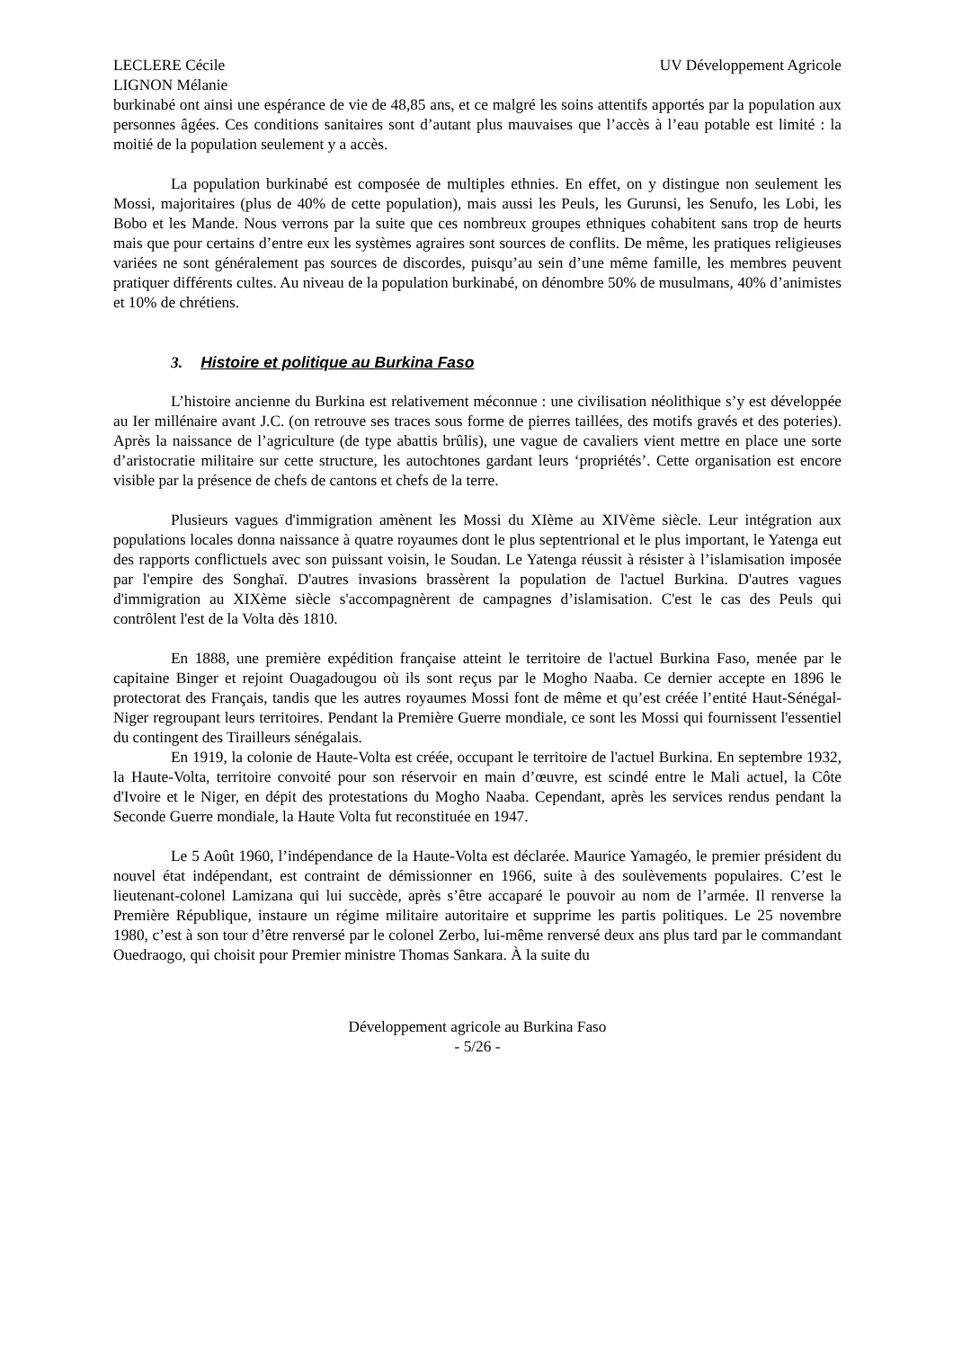LECLERE Cécile
LIGNON Mélanie
UV Développement Agricole
burkinabé ont ainsi une espérance de vie de 48,85 ans, et ce malgré les soins attentifs apportés par la population aux personnes âgées. Ces conditions sanitaires sont d’autant plus mauvaises que l’accès à l’eau potable est limité : la moitié de la population seulement y a accès.
La population burkinabé est composée de multiples ethnies. En effet, on y distingue non seulement les Mossi, majoritaires (plus de 40% de cette population), mais aussi les Peuls, les Gurunsi, les Senufo, les Lobi, les Bobo et les Mande. Nous verrons par la suite que ces nombreux groupes ethniques cohabitent sans trop de heurts mais que pour certains d’entre eux les systèmes agraires sont sources de conflits. De même, les pratiques religieuses variées ne sont généralement pas sources de discordes, puisqu’au sein d’une même famille, les membres peuvent pratiquer différents cultes. Au niveau de la population burkinabé, on dénombre 50% de musulmans, 40% d’animistes et 10% de chrétiens.
3. Histoire et politique au Burkina Faso
L’histoire ancienne du Burkina est relativement méconnue : une civilisation néolithique s’y est développée au Ier millénaire avant J.C. (on retrouve ses traces sous forme de pierres taillées, des motifs gravés et des poteries). Après la naissance de l’agriculture (de type abattis brûlis), une vague de cavaliers vient mettre en place une sorte d’aristocratie militaire sur cette structure, les autochtones gardant leurs ‘propriétés’. Cette organisation est encore visible par la présence de chefs de cantons et chefs de la terre.
Plusieurs vagues d'immigration amènent les Mossi du XIème au XIVème siècle. Leur intégration aux populations locales donna naissance à quatre royaumes dont le plus septentrional et le plus important, le Yatenga eut des rapports conflictuels avec son puissant voisin, le Soudan. Le Yatenga réussit à résister à l’islamisation imposée par l'empire des Songhaï. D'autres invasions brassèrent la population de l'actuel Burkina. D'autres vagues d'immigration au XIXème siècle s'accompagnèrent de campagnes d’islamisation. C'est le cas des Peuls qui contrôlent l'est de la Volta dès 1810.
En 1888, une première expédition française atteint le territoire de l'actuel Burkina Faso, menée par le capitaine Binger et rejoint Ouagadougou où ils sont reçus par le Mogho Naaba. Ce dernier accepte en 1896 le protectorat des Français, tandis que les autres royaumes Mossi font de même et qu’est créée l’entité Haut-Sénégal-Niger regroupant leurs territoires. Pendant la Première Guerre mondiale, ce sont les Mossi qui fournissent l'essentiel du contingent des Tirailleurs sénégalais.
En 1919, la colonie de Haute-Volta est créée, occupant le territoire de l'actuel Burkina. En septembre 1932, la Haute-Volta, territoire convoité pour son réservoir en main d’œuvre, est scindé entre le Mali actuel, la Côte d'Ivoire et le Niger, en dépit des protestations du Mogho Naaba. Cependant, après les services rendus pendant la Seconde Guerre mondiale, la Haute Volta fut reconstituée en 1947.
Le 5 Août 1960, l’indépendance de la Haute-Volta est déclarée. Maurice Yamagéo, le premier président du nouvel état indépendant, est contraint de démissionner en 1966, suite à des soulèvements populaires. C’est le lieutenant-colonel Lamizana qui lui succède, après s’être accaparé le pouvoir au nom de l’armée. Il renverse la Première République, instaure un régime militaire autoritaire et supprime les partis politiques. Le 25 novembre 1980, c’est à son tour d’être renversé par le colonel Zerbo, lui-même renversé deux ans plus tard par le commandant Ouedraogo, qui choisit pour Premier ministre Thomas Sankara. À la suite du
Développement agricole au Burkina Faso
- 5/26 -